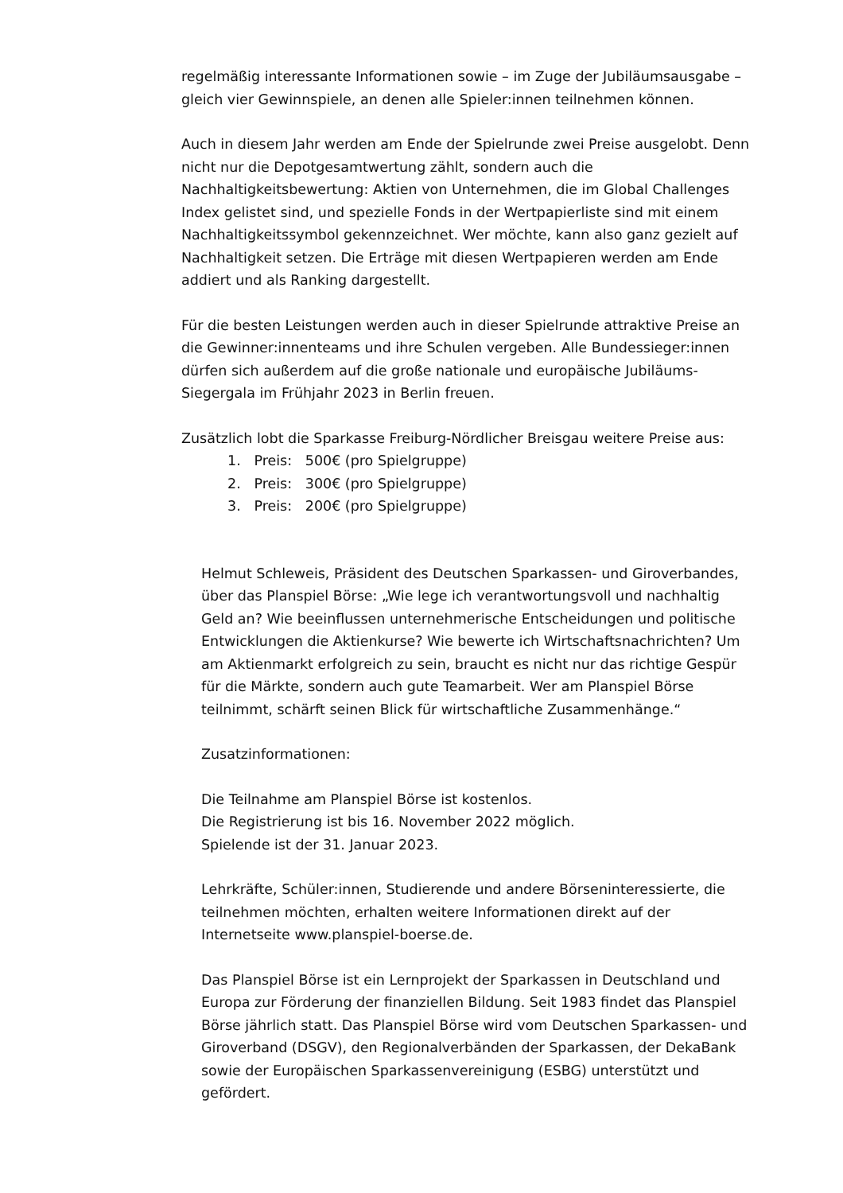regelmäßig interessante Informationen sowie – im Zuge der Jubiläumsausgabe – gleich vier Gewinnspiele, an denen alle Spieler:innen teilnehmen können.
Auch in diesem Jahr werden am Ende der Spielrunde zwei Preise ausgelobt. Denn nicht nur die Depotgesamtwertung zählt, sondern auch die Nachhaltigkeitsbewertung: Aktien von Unternehmen, die im Global Challenges Index gelistet sind, und spezielle Fonds in der Wertpapierliste sind mit einem Nachhaltigkeitssymbol gekennzeichnet. Wer möchte, kann also ganz gezielt auf Nachhaltigkeit setzen. Die Erträge mit diesen Wertpapieren werden am Ende addiert und als Ranking dargestellt.
Für die besten Leistungen werden auch in dieser Spielrunde attraktive Preise an die Gewinner:innenteams und ihre Schulen vergeben. Alle Bundessieger:innen dürfen sich außerdem auf die große nationale und europäische Jubiläums-Siegergala im Frühjahr 2023 in Berlin freuen.
Zusätzlich lobt die Sparkasse Freiburg-Nördlicher Breisgau weitere Preise aus:
1. Preis: 500€ (pro Spielgruppe)
2. Preis: 300€ (pro Spielgruppe)
3. Preis: 200€ (pro Spielgruppe)
Helmut Schleweis, Präsident des Deutschen Sparkassen- und Giroverbandes, über das Planspiel Börse: „Wie lege ich verantwortungsvoll und nachhaltig Geld an? Wie beeinflussen unternehmerische Entscheidungen und politische Entwicklungen die Aktienkurse? Wie bewerte ich Wirtschaftsnachrichten? Um am Aktienmarkt erfolgreich zu sein, braucht es nicht nur das richtige Gespür für die Märkte, sondern auch gute Teamarbeit. Wer am Planspiel Börse teilnimmt, schärft seinen Blick für wirtschaftliche Zusammenhänge.“
Zusatzinformationen:
Die Teilnahme am Planspiel Börse ist kostenlos.
Die Registrierung ist bis 16. November 2022 möglich.
Spielende ist der 31. Januar 2023.
Lehrkräfte, Schüler:innen, Studierende und andere Börseninteressierte, die teilnehmen möchten, erhalten weitere Informationen direkt auf der Internetseite www.planspiel-boerse.de.
Das Planspiel Börse ist ein Lernprojekt der Sparkassen in Deutschland und Europa zur Förderung der finanziellen Bildung. Seit 1983 findet das Planspiel Börse jährlich statt. Das Planspiel Börse wird vom Deutschen Sparkassen- und Giroverband (DSGV), den Regionalverbänden der Sparkassen, der DekaBank sowie der Europäischen Sparkassenvereinigung (ESBG) unterstützt und gefördert.